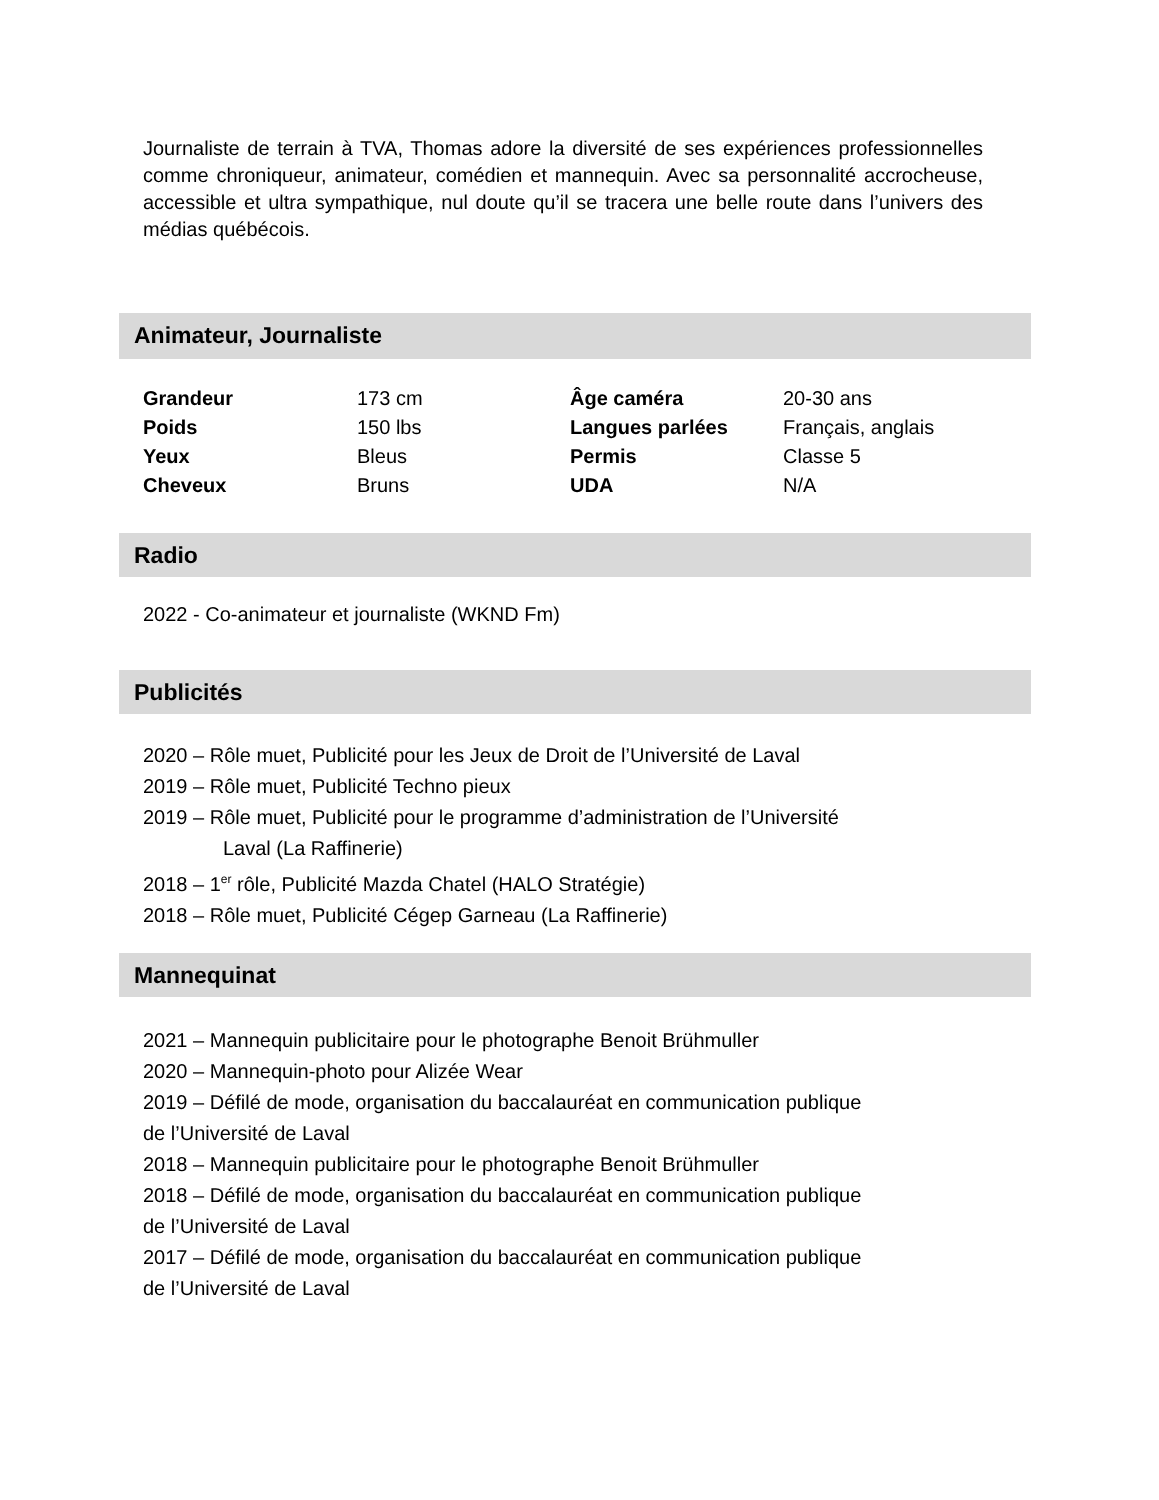Journaliste de terrain à TVA, Thomas adore la diversité de ses expériences professionnelles comme chroniqueur, animateur, comédien et mannequin. Avec sa personnalité accrocheuse, accessible et ultra sympathique, nul doute qu’il se tracera une belle route dans l’univers des médias québécois.
Animateur, Journaliste
| Grandeur | 173 cm | Âge caméra | 20-30 ans |
| Poids | 150 lbs | Langues parlées | Français, anglais |
| Yeux | Bleus | Permis | Classe 5 |
| Cheveux | Bruns | UDA | N/A |
Radio
2022 - Co-animateur et journaliste (WKND Fm)
Publicités
2020 – Rôle muet, Publicité pour les Jeux de Droit de l’Université de Laval
2019 – Rôle muet, Publicité Techno pieux
2019 – Rôle muet, Publicité pour le programme d’administration de l’Université
Laval (La Raffinerie)
2018 – 1<sup>er</sup> rôle, Publicité Mazda Chatel (HALO Stratégie)
2018 – Rôle muet, Publicité Cégep Garneau (La Raffinerie)
Mannequinat
2021 – Mannequin publicitaire pour le photographe Benoit Brühmuller
2020 – Mannequin-photo pour Alizée Wear
2019 – Défilé de mode, organisation du baccalauréat en communication publique
de l’Université de Laval
2018 – Mannequin publicitaire pour le photographe Benoit Brühmuller
2018 – Défilé de mode, organisation du baccalauréat en communication publique
de l’Université de Laval
2017 – Défilé de mode, organisation du baccalauréat en communication publique
de l’Université de Laval